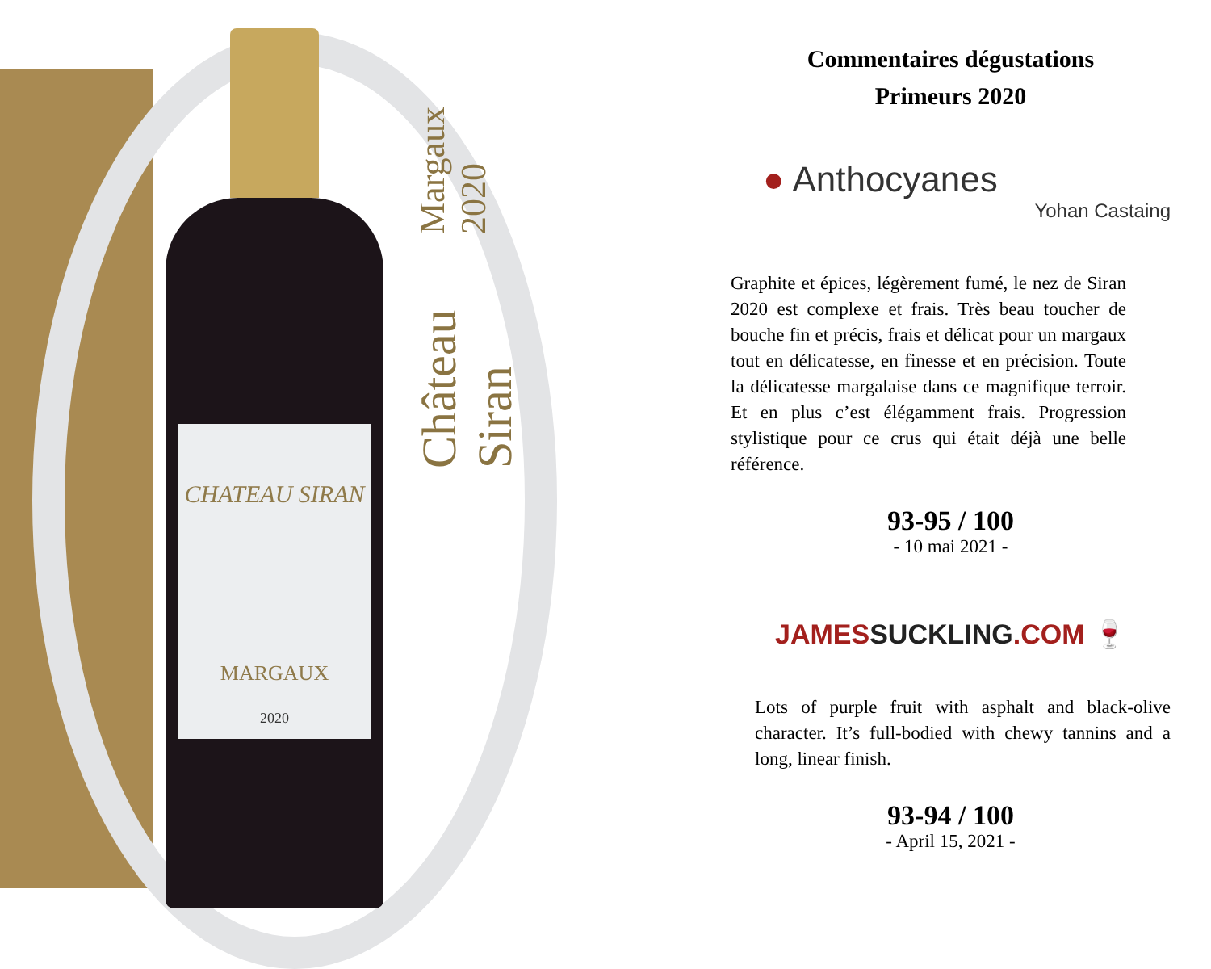CHATEAU SIRAN
MARGAUX
2020
Château Siran Margaux 2020
Commentaires dégustations
Primeurs 2020
● Anthocyanes
Yohan Castaing
Graphite et épices, légèrement fumé, le nez de Siran 2020 est complexe et frais. Très beau toucher de bouche fin et précis, frais et délicat pour un margaux tout en délicatesse, en finesse et en précision. Toute la délicatesse margalaise dans ce magnifique terroir. Et en plus c’est élégamment frais. Progression stylistique pour ce crus qui était déjà une belle référence.
93-95 / 100
- 10 mai 2021 -
JAMESSUCKLING.COM 🍷
Lots of purple fruit with asphalt and black-olive character. It’s full-bodied with chewy tannins and a long, linear finish.
93-94 / 100
- April 15, 2021 -